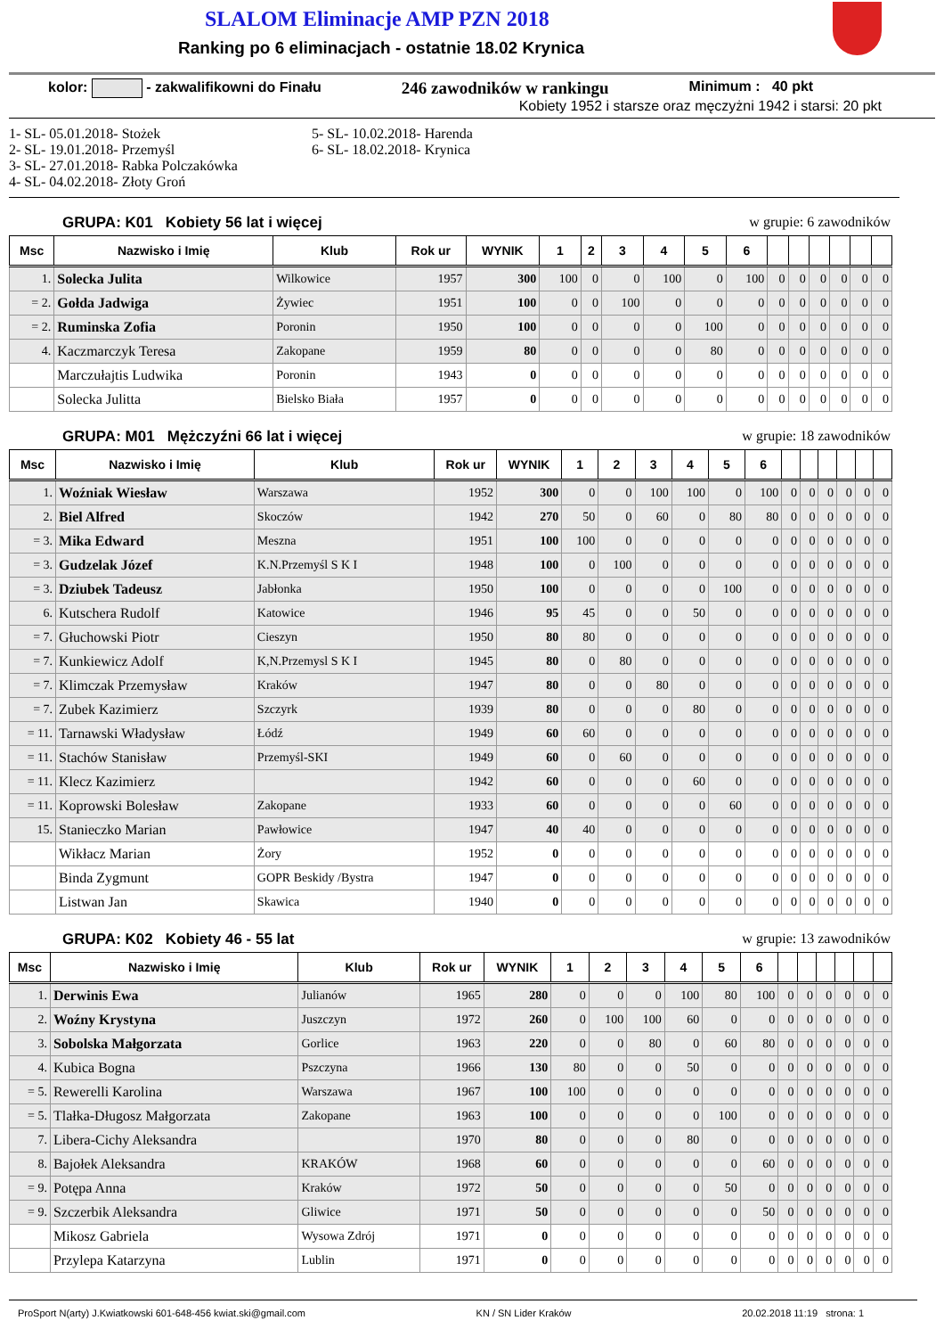SLALOM Eliminacje AMP PZN 2018
Ranking po 6 eliminacjach - ostatnie 18.02 Krynica
kolor: - zakwalifikowni do Finału 246 zawodników w rankingu Minimum : 40 pkt
Kobiety 1952 i starsze oraz męczyżni 1942 i starsi: 20 pkt
1- SL- 05.01.2018- Stożek
2- SL- 19.01.2018- Przemyśl
3- SL- 27.01.2018- Rabka Polczakówka
4- SL- 04.02.2018- Złoty Groń
5- SL- 10.02.2018- Harenda
6- SL- 18.02.2018- Krynica
GRUPA: K01 Kobiety 56 lat i więcej w grupie: 6 zawodników
| Msc | Nazwisko i Imię | Klub | Rok ur | WYNIK | 1 | 2 | 3 | 4 | 5 | 6 | | | | | | |
| --- | --- | --- | --- | --- | --- | --- | --- | --- | --- | --- | --- | --- | --- | --- | --- | --- |
| 1. | Solecka Julita | Wilkowice | 1957 | 300 | 100 | 0 | 0 | 100 | 0 | 100 | 0 | 0 | 0 | 0 | 0 | 0 |
| = 2. | Gołda Jadwiga | Żywiec | 1951 | 100 | 0 | 0 | 100 | 0 | 0 | 0 | 0 | 0 | 0 | 0 | 0 | 0 |
| = 2. | Ruminska Zofia | Poronin | 1950 | 100 | 0 | 0 | 0 | 0 | 100 | 0 | 0 | 0 | 0 | 0 | 0 | 0 |
| 4. | Kaczmarczyk Teresa | Zakopane | 1959 | 80 | 0 | 0 | 0 | 0 | 80 | 0 | 0 | 0 | 0 | 0 | 0 | 0 |
| | Marczułajtis Ludwika | Poronin | 1943 | 0 | 0 | 0 | 0 | 0 | 0 | 0 | 0 | 0 | 0 | 0 | 0 | 0 |
| | Solecka Julitta | Bielsko Biała | 1957 | 0 | 0 | 0 | 0 | 0 | 0 | 0 | 0 | 0 | 0 | 0 | 0 | 0 |
GRUPA: M01 Mężczyźni 66 lat i więcej w grupie: 18 zawodników
| Msc | Nazwisko i Imię | Klub | Rok ur | WYNIK | 1 | 2 | 3 | 4 | 5 | 6 | | | | | | |
| --- | --- | --- | --- | --- | --- | --- | --- | --- | --- | --- | --- | --- | --- | --- | --- | --- |
| 1. | Woźniak Wiesław | Warszawa | 1952 | 300 | 0 | 0 | 100 | 100 | 0 | 100 | 0 | 0 | 0 | 0 | 0 | 0 |
| 2. | Biel Alfred | Skoczów | 1942 | 270 | 50 | 0 | 60 | 0 | 80 | 80 | 0 | 0 | 0 | 0 | 0 | 0 |
| = 3. | Mika Edward | Meszna | 1951 | 100 | 100 | 0 | 0 | 0 | 0 | 0 | 0 | 0 | 0 | 0 | 0 | 0 |
| = 3. | Gudzelak Józef | K.N.Przemyśl S K I | 1948 | 100 | 0 | 100 | 0 | 0 | 0 | 0 | 0 | 0 | 0 | 0 | 0 | 0 |
| = 3. | Dziubek Tadeusz | Jabłonka | 1950 | 100 | 0 | 0 | 0 | 0 | 100 | 0 | 0 | 0 | 0 | 0 | 0 | 0 |
| 6. | Kutschera Rudolf | Katowice | 1946 | 95 | 45 | 0 | 0 | 50 | 0 | 0 | 0 | 0 | 0 | 0 | 0 | 0 |
| = 7. | Głuchowski Piotr | Cieszyn | 1950 | 80 | 80 | 0 | 0 | 0 | 0 | 0 | 0 | 0 | 0 | 0 | 0 | 0 |
| = 7. | Kunkiewicz Adolf | K,N.Przemysl S K I | 1945 | 80 | 0 | 80 | 0 | 0 | 0 | 0 | 0 | 0 | 0 | 0 | 0 | 0 |
| = 7. | Klimczak Przemysław | Kraków | 1947 | 80 | 0 | 0 | 80 | 0 | 0 | 0 | 0 | 0 | 0 | 0 | 0 | 0 |
| = 7. | Zubek Kazimierz | Szczyrk | 1939 | 80 | 0 | 0 | 0 | 80 | 0 | 0 | 0 | 0 | 0 | 0 | 0 | 0 |
| = 11. | Tarnawski Władysław | Łódź | 1949 | 60 | 60 | 0 | 0 | 0 | 0 | 0 | 0 | 0 | 0 | 0 | 0 | 0 |
| = 11. | Stachów Stanisław | Przemyśl-SKI | 1949 | 60 | 0 | 60 | 0 | 0 | 0 | 0 | 0 | 0 | 0 | 0 | 0 | 0 |
| = 11. | Klecz Kazimierz | | 1942 | 60 | 0 | 0 | 0 | 60 | 0 | 0 | 0 | 0 | 0 | 0 | 0 | 0 |
| = 11. | Koprowski Bolesław | Zakopane | 1933 | 60 | 0 | 0 | 0 | 0 | 60 | 0 | 0 | 0 | 0 | 0 | 0 | 0 |
| 15. | Stanieczko Marian | Pawłowice | 1947 | 40 | 40 | 0 | 0 | 0 | 0 | 0 | 0 | 0 | 0 | 0 | 0 | 0 |
| | Wikłacz Marian | Żory | 1952 | 0 | 0 | 0 | 0 | 0 | 0 | 0 | 0 | 0 | 0 | 0 | 0 | 0 |
| | Binda Zygmunt | GOPR Beskidy /Bystra | 1947 | 0 | 0 | 0 | 0 | 0 | 0 | 0 | 0 | 0 | 0 | 0 | 0 | 0 |
| | Listwan Jan | Skawica | 1940 | 0 | 0 | 0 | 0 | 0 | 0 | 0 | 0 | 0 | 0 | 0 | 0 | 0 |
GRUPA: K02 Kobiety 46 - 55 lat w grupie: 13 zawodników
| Msc | Nazwisko i Imię | Klub | Rok ur | WYNIK | 1 | 2 | 3 | 4 | 5 | 6 | | | | | | |
| --- | --- | --- | --- | --- | --- | --- | --- | --- | --- | --- | --- | --- | --- | --- | --- | --- |
| 1. | Derwinis Ewa | Julianów | 1965 | 280 | 0 | 0 | 0 | 100 | 80 | 100 | 0 | 0 | 0 | 0 | 0 | 0 |
| 2. | Woźny Krystyna | Juszczyn | 1972 | 260 | 0 | 100 | 100 | 60 | 0 | 0 | 0 | 0 | 0 | 0 | 0 | 0 |
| 3. | Sobolska Małgorzata | Gorlice | 1963 | 220 | 0 | 0 | 80 | 0 | 60 | 80 | 0 | 0 | 0 | 0 | 0 | 0 |
| 4. | Kubica Bogna | Pszczyna | 1966 | 130 | 80 | 0 | 0 | 50 | 0 | 0 | 0 | 0 | 0 | 0 | 0 | 0 |
| = 5. | Rewerelli Karolina | Warszawa | 1967 | 100 | 100 | 0 | 0 | 0 | 0 | 0 | 0 | 0 | 0 | 0 | 0 | 0 |
| = 5. | Tlałka-Długosz Małgorzata | Zakopane | 1963 | 100 | 0 | 0 | 0 | 0 | 100 | 0 | 0 | 0 | 0 | 0 | 0 | 0 |
| 7. | Libera-Cichy Aleksandra | | 1970 | 80 | 0 | 0 | 0 | 80 | 0 | 0 | 0 | 0 | 0 | 0 | 0 | 0 |
| 8. | Bajołek Aleksandra | KRAKÓW | 1968 | 60 | 0 | 0 | 0 | 0 | 0 | 60 | 0 | 0 | 0 | 0 | 0 | 0 |
| = 9. | Potępa Anna | Kraków | 1972 | 50 | 0 | 0 | 0 | 0 | 50 | 0 | 0 | 0 | 0 | 0 | 0 | 0 |
| = 9. | Szczerbik Aleksandra | Gliwice | 1971 | 50 | 0 | 0 | 0 | 0 | 0 | 50 | 0 | 0 | 0 | 0 | 0 | 0 |
| | Mikosz Gabriela | Wysowa Zdrój | 1971 | 0 | 0 | 0 | 0 | 0 | 0 | 0 | 0 | 0 | 0 | 0 | 0 | 0 |
| | Przylepa Katarzyna | Lublin | 1971 | 0 | 0 | 0 | 0 | 0 | 0 | 0 | 0 | 0 | 0 | 0 | 0 | 0 |
ProSport N(arty) J.Kwiatkowski 601-648-456 kwiat.ski@gmail.com KN / SN Lider Kraków 20.02.2018 11:19 strona: 1